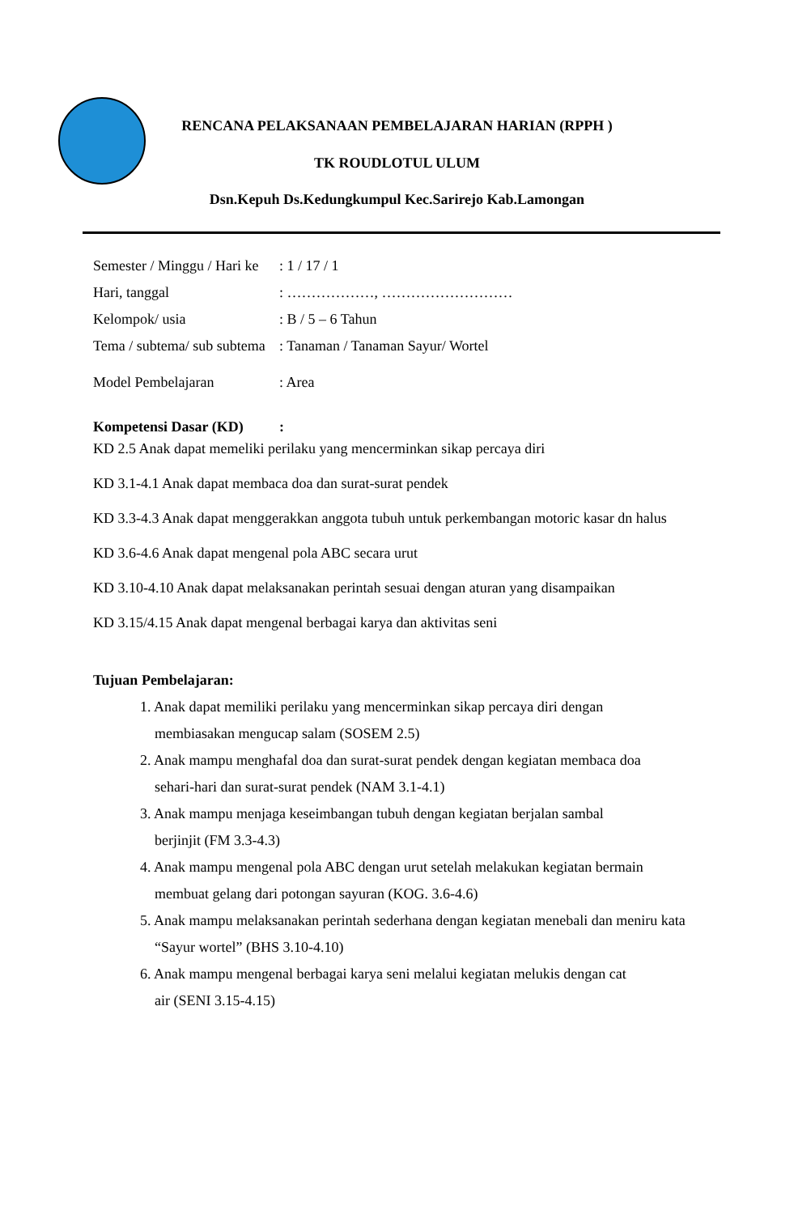RENCANA PELAKSANAAN PEMBELAJARAN HARIAN (RPPH )
TK ROUDLOTUL ULUM
Dsn.Kepuh Ds.Kedungkumpul Kec.Sarirejo Kab.Lamongan
Semester / Minggu / Hari ke: 1 / 17 / 1
Hari, tanggal: ………………, ………………………
Kelompok/ usia: B / 5 – 6 Tahun
Tema / subtema/ sub subtema: Tanaman / Tanaman Sayur/ Wortel
Model Pembelajaran: Area
Kompetensi Dasar (KD):
KD 2.5 Anak dapat memeliki perilaku yang mencerminkan sikap percaya diri
KD 3.1-4.1 Anak dapat membaca doa dan surat-surat pendek
KD 3.3-4.3 Anak dapat menggerakkan anggota tubuh untuk perkembangan motoric kasar dn halus
KD 3.6-4.6 Anak dapat mengenal pola ABC secara urut
KD 3.10-4.10 Anak dapat melaksanakan perintah sesuai dengan aturan yang disampaikan
KD 3.15/4.15 Anak dapat mengenal berbagai karya dan aktivitas seni
Tujuan Pembelajaran:
1. Anak dapat memiliki perilaku yang mencerminkan sikap percaya diri dengan
membiasakan mengucap salam (SOSEM 2.5)
2. Anak mampu menghafal doa dan surat-surat pendek dengan kegiatan membaca doa
sehari-hari dan surat-surat pendek (NAM 3.1-4.1)
3. Anak mampu menjaga keseimbangan tubuh dengan kegiatan berjalan sambal
berjinjit (FM 3.3-4.3)
4. Anak mampu mengenal pola ABC dengan urut setelah melakukan kegiatan bermain
membuat gelang dari potongan sayuran (KOG. 3.6-4.6)
5. Anak mampu melaksanakan perintah sederhana dengan kegiatan menebali dan meniru kata
“Sayur wortel” (BHS 3.10-4.10)
6. Anak mampu mengenal berbagai karya seni melalui kegiatan melukis dengan cat
air (SENI 3.15-4.15)